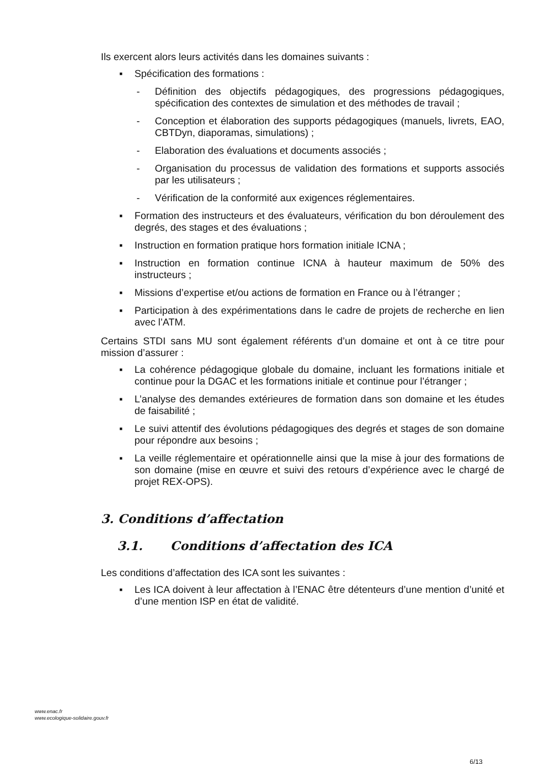Ils exercent alors leurs activités dans les domaines suivants :
▪ Spécification des formations :
- Définition des objectifs pédagogiques, des progressions pédagogiques, spécification des contextes de simulation et des méthodes de travail ;
- Conception et élaboration des supports pédagogiques (manuels, livrets, EAO, CBTDyn, diaporamas, simulations) ;
- Elaboration des évaluations et documents associés ;
- Organisation du processus de validation des formations et supports associés par les utilisateurs ;
- Vérification de la conformité aux exigences réglementaires.
▪ Formation des instructeurs et des évaluateurs, vérification du bon déroulement des degrés, des stages et des évaluations ;
▪ Instruction en formation pratique hors formation initiale ICNA ;
▪ Instruction en formation continue ICNA à hauteur maximum de 50% des instructeurs ;
▪ Missions d’expertise et/ou actions de formation en France ou à l’étranger ;
▪ Participation à des expérimentations dans le cadre de projets de recherche en lien avec l’ATM.
Certains STDI sans MU sont également référents d’un domaine et ont à ce titre pour mission d’assurer :
▪ La cohérence pédagogique globale du domaine, incluant les formations initiale et continue pour la DGAC et les formations initiale et continue pour l’étranger ;
▪ L’analyse des demandes extérieures de formation dans son domaine et les études de faisabilité ;
▪ Le suivi attentif des évolutions pédagogiques des degrés et stages de son domaine pour répondre aux besoins ;
▪ La veille réglementaire et opérationnelle ainsi que la mise à jour des formations de son domaine (mise en œuvre et suivi des retours d’expérience avec le chargé de projet REX-OPS).
3. Conditions d’affectation
3.1. Conditions d’affectation des ICA
Les conditions d’affectation des ICA sont les suivantes :
▪ Les ICA doivent à leur affectation à l’ENAC être détenteurs d’une mention d’unité et d’une mention ISP en état de validité.
www.enac.fr
www.ecologique-solidaire.gouv.fr
6/13